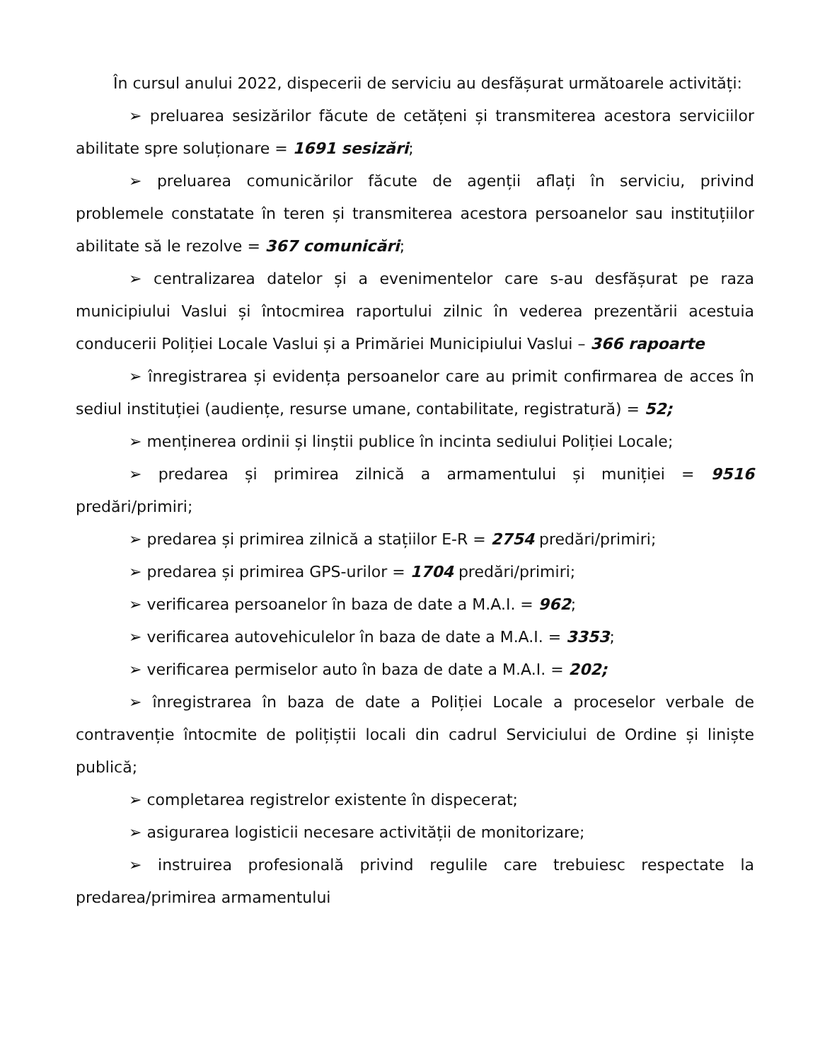În cursul anului 2022, dispecerii de serviciu au desfășurat următoarele activități:
➢ preluarea sesizărilor făcute de cetățeni și transmiterea acestora serviciilor abilitate spre soluționare = 1691 sesizări;
➢ preluarea comunicărilor făcute de agenții aflați în serviciu, privind problemele constatate în teren și transmiterea acestora persoanelor sau instituțiilor abilitate să le rezolve = 367 comunicări;
➢ centralizarea datelor și a evenimentelor care s-au desfășurat pe raza municipiului Vaslui și întocmirea raportului zilnic în vederea prezentării acestuia conducerii Poliției Locale Vaslui și a Primăriei Municipiului Vaslui – 366 rapoarte
➢ înregistrarea și evidența persoanelor care au primit confirmarea de acces în sediul instituției (audiențe, resurse umane, contabilitate, registratură) = 52;
➢ menținerea ordinii și linștii publice în incinta sediului Poliției Locale;
➢ predarea și primirea zilnică a armamentului și muniției = 9516 predări/primiri;
➢ predarea și primirea zilnică a stațiilor E-R = 2754 predări/primiri;
➢ predarea și primirea GPS-urilor = 1704 predări/primiri;
➢ verificarea persoanelor în baza de date a M.A.I. = 962;
➢ verificarea autovehiculelor în baza de date a M.A.I. = 3353;
➢ verificarea permiselor auto în baza de date a M.A.I. = 202;
➢ înregistrarea în baza de date a Poliției Locale a proceselor verbale de contravenție întocmite de polițiștii locali din cadrul Serviciului de Ordine și liniște publică;
➢ completarea registrelor existente în dispecerat;
➢ asigurarea logisticii necesare activității de monitorizare;
➢ instruirea profesională privind regulile care trebuiesc respectate la predarea/primirea armamentului